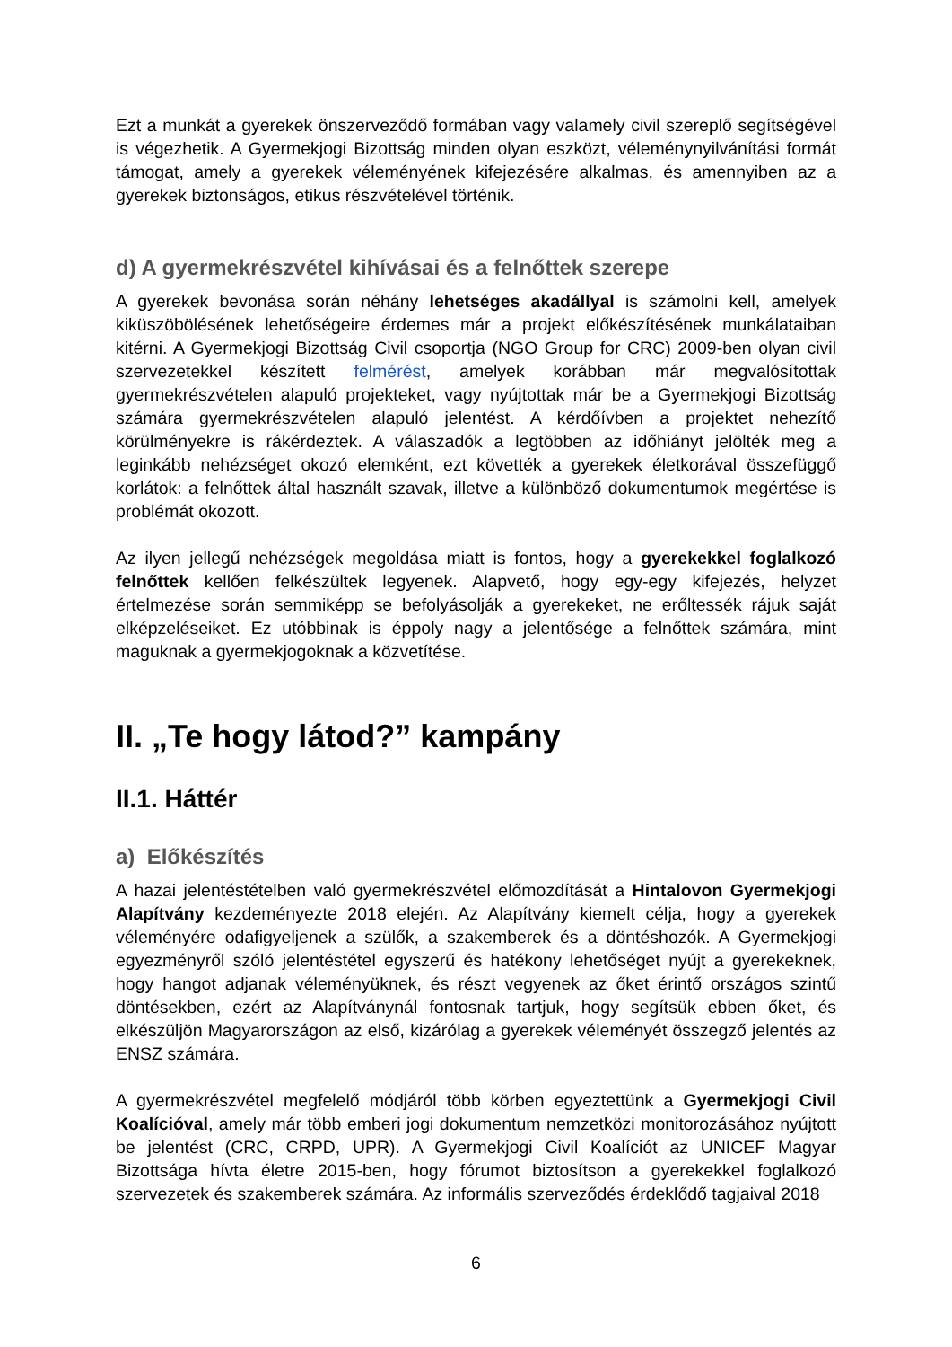Ezt a munkát a gyerekek önszerveződő formában vagy valamely civil szereplő segítségével is végezhetik. A Gyermekjogi Bizottság minden olyan eszközt, véleménynyilvánítási formát támogat, amely a gyerekek véleményének kifejezésére alkalmas, és amennyiben az a gyerekek biztonságos, etikus részvételével történik.
d) A gyermekrészvétel kihívásai és a felnőttek szerepe
A gyerekek bevonása során néhány lehetséges akadállyal is számolni kell, amelyek kiküszöbölésének lehetőségeire érdemes már a projekt előkészítésének munkálataiban kitérni. A Gyermekjogi Bizottság Civil csoportja (NGO Group for CRC) 2009-ben olyan civil szervezetekkel készített felmérést, amelyek korábban már megvalósítottak gyermekrészvételen alapuló projekteket, vagy nyújtottak már be a Gyermekjogi Bizottság számára gyermekrészvételen alapuló jelentést. A kérdőívben a projektet nehezítő körülményekre is rákérdeztek. A válaszadók a legtöbben az időhiányt jelölték meg a leginkább nehézséget okozó elemként, ezt követték a gyerekek életkorával összefüggő korlátok: a felnőttek által használt szavak, illetve a különböző dokumentumok megértése is problémát okozott.
Az ilyen jellegű nehézségek megoldása miatt is fontos, hogy a gyerekekkel foglalkozó felnőttek kellően felkészültek legyenek. Alapvető, hogy egy-egy kifejezés, helyzet értelmezése során semmiképp se befolyásolják a gyerekeket, ne erőltessék rájuk saját elképzeléseiket. Ez utóbbinak is éppoly nagy a jelentősége a felnőttek számára, mint maguknak a gyermekjogoknak a közvetítése.
II. „Te hogy látod?” kampány
II.1. Háttér
a) Előkészítés
A hazai jelentéstételben való gyermekrészvétel előmozdítását a Hintalovon Gyermekjogi Alapítvány kezdeményezte 2018 elején. Az Alapítvány kiemelt célja, hogy a gyerekek véleményére odafigyeljenek a szülők, a szakemberek és a döntéshozók. A Gyermekjogi egyezményről szóló jelentéstétel egyszerű és hatékony lehetőséget nyújt a gyerekeknek, hogy hangot adjanak véleményüknek, és részt vegyenek az őket érintő országos szintű döntésekben, ezért az Alapítványnál fontosnak tartjuk, hogy segítsük ebben őket, és elkészüljön Magyarországon az első, kizárólag a gyerekek véleményét összegző jelentés az ENSZ számára.
A gyermekrészvétel megfelelő módjáról több körben egyeztettünk a Gyermekjogi Civil Koalícióval, amely már több emberi jogi dokumentum nemzetközi monitorozásához nyújtott be jelentést (CRC, CRPD, UPR). A Gyermekjogi Civil Koalíciót az UNICEF Magyar Bizottsága hívta életre 2015-ben, hogy fórumot biztosítson a gyerekekkel foglalkozó szervezetek és szakemberek számára. Az informális szerveződés érdeklődő tagjaival 2018
6